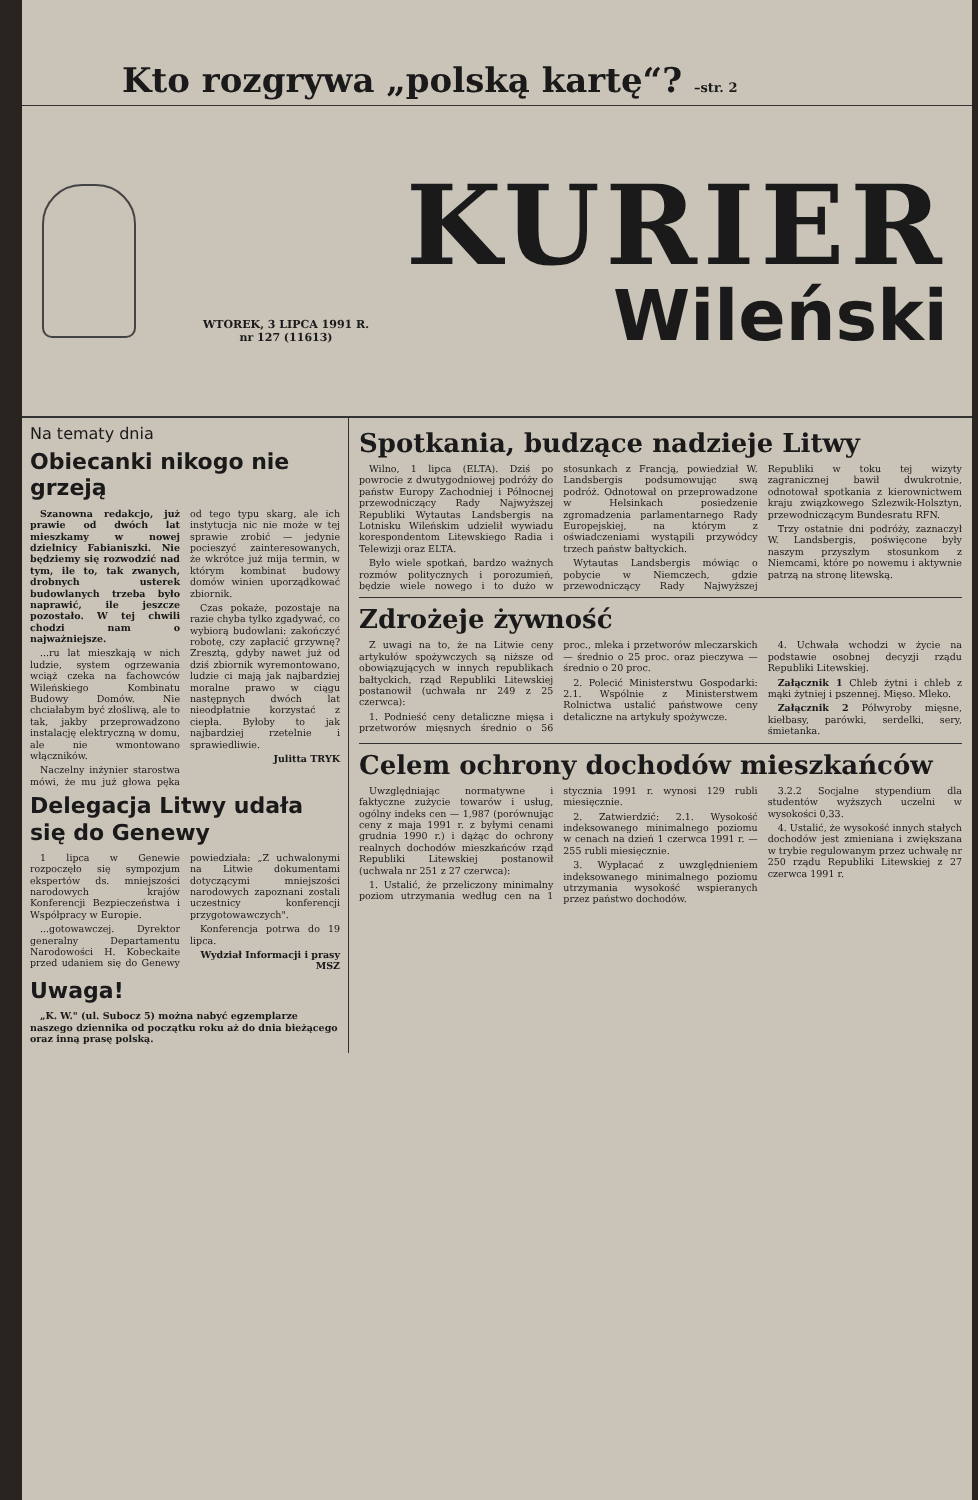Kto rozgrywa „polską kartę“? –str. 2
WTOREK, 3 LIPCA 1991 R.
nr 127 (11613)
KURIER
Wileński
Na tematy dnia
Obiecanki nikogo nie grzeją
Szanowna redakcjo, już prawie od dwóch lat mieszkamy w nowej dzielnicy Fabianiszki. Nie będziemy się rozwodzić nad tym, ile to, tak zwanych, drobnych usterek budowlanych trzeba było naprawić, ile jeszcze pozostało. W tej chwili chodzi nam o najważniejsze.
...ru lat mieszkają w nich ludzie, system ogrzewania wciąż czeka na fachowców Wileńskiego Kombinatu Budowy Domów. Nie chciałabym być złośliwą, ale to tak, jakby przeprowadzono instalację elektryczną w domu, ale nie wmontowano włączników.
Naczelny inżynier starostwa mówi, że mu już głowa pęka od tego typu skarg, ale ich instytucja nic nie może w tej sprawie zrobić — jedynie pocieszyć zainteresowanych, że wkrótce już mija termin, w którym kombinat budowy domów winien uporządkować zbiornik.
Czas pokaże, pozostaje na razie chyba tylko zgadywać, co wybiorą budowlani: zakończyć robotę, czy zapłacić grzywnę? Zresztą, gdyby nawet już od dziś zbiornik wyremontowano, ludzie ci mają jak najbardziej moralne prawo w ciągu następnych dwóch lat nieodpłatnie korzystać z ciepła. Byłoby to jak najbardziej rzetelnie i sprawiedliwie.
Julitta TRYK
Delegacja Litwy udała się do Genewy
1 lipca w Genewie rozpoczęło się sympozjum ekspertów ds. mniejszości narodowych krajów Konferencji Bezpieczeństwa i Współpracy w Europie.
...gotowawczej. Dyrektor generalny Departamentu Narodowości H. Kobeckaite przed udaniem się do Genewy powiedziała: „Z uchwalonymi na Litwie dokumentami dotyczącymi mniejszości narodowych zapoznani zostali uczestnicy konferencji przygotowawczych".
Konferencja potrwa do 19 lipca.
Wydział Informacji i prasy MSZ
Uwaga!
„K. W." (ul. Subocz 5) można nabyć egzemplarze naszego dziennika od początku roku aż do dnia bieżącego oraz inną prasę polską.
Spotkania, budzące nadzieje Litwy
Wilno, 1 lipca (ELTA). Dziś po powrocie z dwutygodniowej podróży do państw Europy Zachodniej i Północnej przewodniczący Rady Najwyższej Republiki Wytautas Landsbergis na Lotnisku Wileńskim udzielił wywiadu korespondentom Litewskiego Radia i Telewizji oraz ELTA.
Było wiele spotkań, bardzo ważnych rozmów politycznych i porozumień, będzie wiele nowego i to dużo w stosunkach z Francją, powiedział W. Landsbergis podsumowując swą podróż. Odnotował on przeprowadzone w Helsinkach posiedzenie zgromadzenia parlamentarnego Rady Europejskiej, na którym z oświadczeniami wystąpili przywódcy trzech państw bałtyckich.
Wytautas Landsbergis mówiąc o pobycie w Niemczech, gdzie przewodniczący Rady Najwyższej Republiki w toku tej wizyty zagranicznej bawił dwukrotnie, odnotował spotkania z kierownictwem kraju związkowego Szlezwik-Holsztyn, przewodniczącym Bundesratu RFN.
Trzy ostatnie dni podróży, zaznaczył W. Landsbergis, poświęcone były naszym przyszłym stosunkom z Niemcami, które po nowemu i aktywnie patrzą na stronę litewską.
Zdrożeje żywność
Z uwagi na to, że na Litwie ceny artykułów spożywczych są niższe od obowiązujących w innych republikach bałtyckich, rząd Republiki Litewskiej postanowił (uchwała nr 249 z 25 czerwca):
1. Podnieść ceny detaliczne mięsa i przetworów mięsnych średnio o 56 proc., mleka i przetworów mleczarskich — średnio o 25 proc. oraz pieczywa — średnio o 20 proc.
2. Polecić Ministerstwu Gospodarki: 2.1. Wspólnie z Ministerstwem Rolnictwa ustalić państwowe ceny detaliczne na artykuły spożywcze.
4. Uchwała wchodzi w życie na podstawie osobnej decyzji rządu Republiki Litewskiej.
Załącznik 1 Chleb żytni i chleb z mąki żytniej i pszennej. Mięso. Mleko.
Załącznik 2 Półwyroby mięsne, kiełbasy, parówki, serdelki, sery, śmietanka.
Celem ochrony dochodów mieszkańców
Uwzględniając normatywne i faktyczne zużycie towarów i usług, ogólny indeks cen — 1,987 (porównując ceny z maja 1991 r. z byłymi cenami grudnia 1990 r.) i dążąc do ochrony realnych dochodów mieszkańców rząd Republiki Litewskiej postanowił (uchwała nr 251 z 27 czerwca):
1. Ustalić, że przeliczony minimalny poziom utrzymania według cen na 1 stycznia 1991 r. wynosi 129 rubli miesięcznie.
2. Zatwierdzić: 2.1. Wysokość indeksowanego minimalnego poziomu w cenach na dzień 1 czerwca 1991 r. — 255 rubli miesięcznie.
3. Wypłacać z uwzględnieniem indeksowanego minimalnego poziomu utrzymania wysokość wspieranych przez państwo dochodów.
3.2.2 Socjalne stypendium dla studentów wyższych uczelni w wysokości 0,33.
4. Ustalić, że wysokość innych stałych dochodów jest zmieniana i zwiększana w trybie regulowanym przez uchwałę nr 250 rządu Republiki Litewskiej z 27 czerwca 1991 r.